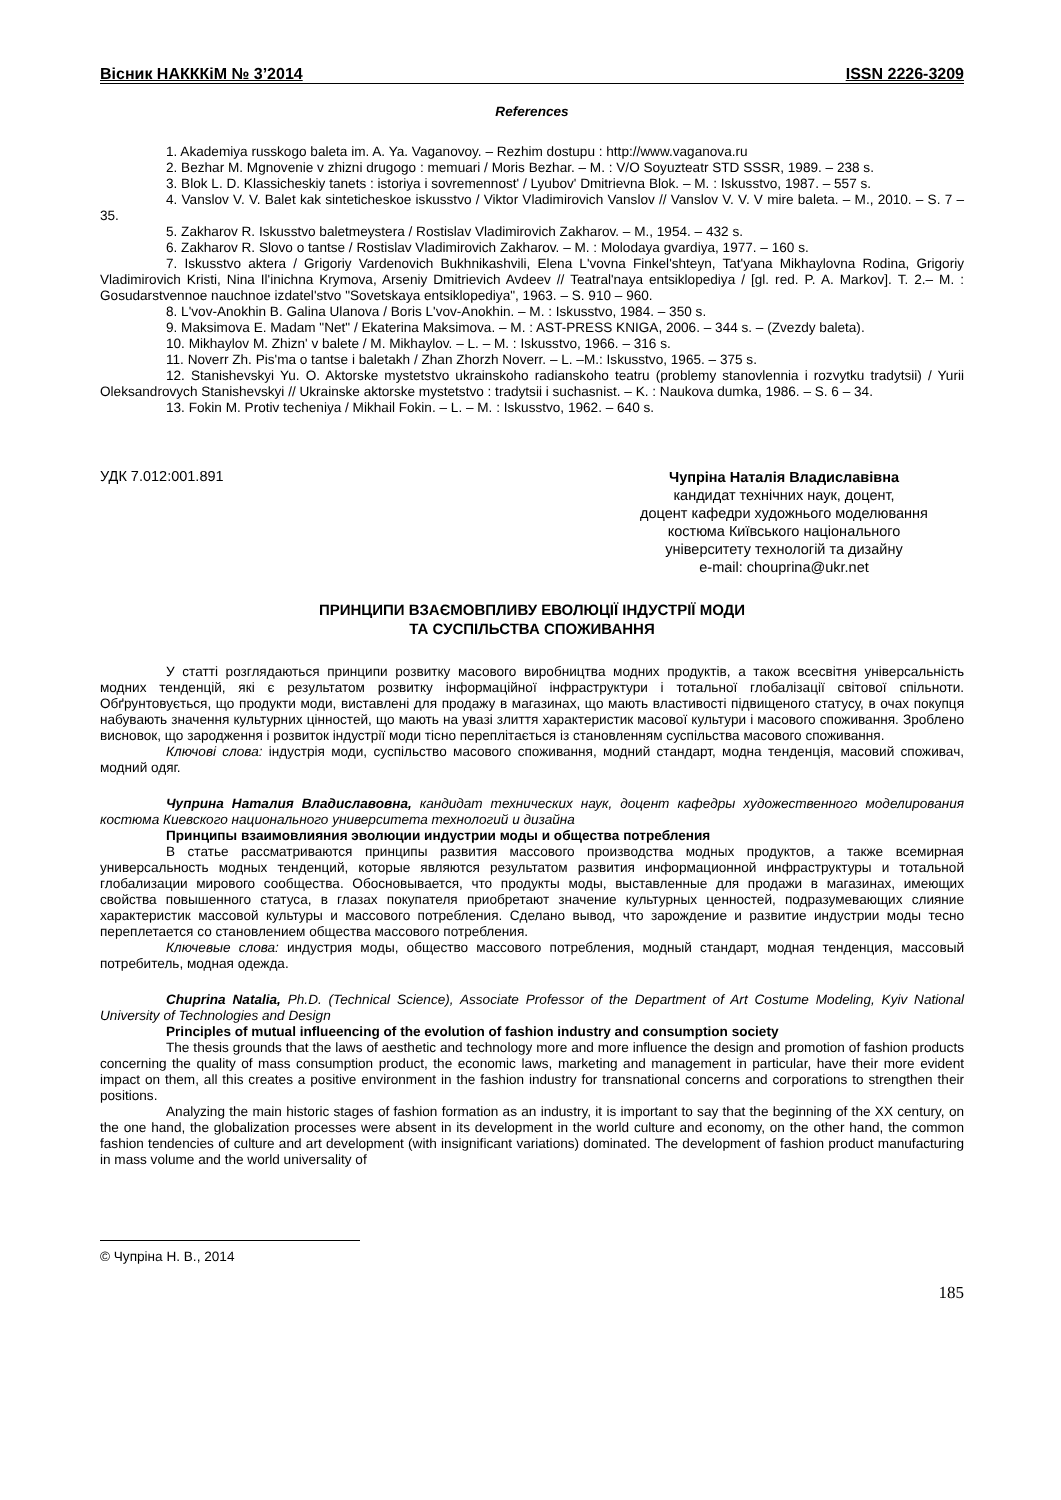Вісник НАКККіМ № 3’2014 ISSN 2226-3209
References
1. Akademiya russkogo baleta im. A. Ya. Vaganovoy. – Rezhim dostupu : http://www.vaganova.ru
2. Bezhar M. Mgnovenie v zhizni drugogo : memuari / Moris Bezhar. – M. : V/O Soyuzteatr STD SSSR, 1989. – 238 s.
3. Blok L. D. Klassicheskiy tanets : istoriya i sovremennost' / Lyubov' Dmitrievna Blok. – M. : Iskusstvo, 1987. – 557 s.
4. Vanslov V. V. Balet kak sinteticheskoe iskusstvo / Viktor Vladimirovich Vanslov // Vanslov V. V. V mire baleta. – M., 2010. – S. 7 – 35.
5. Zakharov R. Iskusstvo baletmeystera / Rostislav Vladimirovich Zakharov. – M., 1954. – 432 s.
6. Zakharov R. Slovo o tantse / Rostislav Vladimirovich Zakharov. – M. : Molodaya gvardiya, 1977. – 160 s.
7. Iskusstvo aktera / Grigoriy Vardenovich Bukhnikashvili, Elena L'vovna Finkel'shteyn, Tat'yana Mikhaylovna Rodina, Grigoriy Vladimirovich Kristi, Nina Il'inichna Krymova, Arseniy Dmitrievich Avdeev // Teatral'naya entsiklopediya / [gl. red. P. A. Markov]. T. 2.– M. : Gosudarstvennoe nauchnoe izdatel'stvo "Sovetskaya entsiklopediya", 1963. – S. 910 – 960.
8. L'vov-Anokhin B. Galina Ulanova / Boris L'vov-Anokhin. – M. : Iskusstvo, 1984. – 350 s.
9. Maksimova E. Madam "Net" / Ekaterina Maksimova. – M. : AST-PRESS KNIGA, 2006. – 344 s. – (Zvezdy baleta).
10. Mikhaylov M. Zhizn' v balete / M. Mikhaylov. – L. – M. : Iskusstvo, 1966. – 316 s.
11. Noverr Zh. Pis'ma o tantse i baletakh / Zhan Zhorzh Noverr. – L. –M.: Iskusstvo, 1965. – 375 s.
12. Stanishevskyi Yu. O. Aktorske mystetstvo ukrainskoho radianskoho teatru (problemy stanovlennia i rozvytku tradytsii) / Yurii Oleksandrovych Stanishevskyi // Ukrainske aktorske mystetstvo : tradytsii i suchasnist. – K. : Naukova dumka, 1986. – S. 6 – 34.
13. Fokin M. Protiv techeniya / Mikhail Fokin. – L. – M. : Iskusstvo, 1962. – 640 s.
УДК 7.012:001.891
Чупріна Наталія Владиславівна
кандидат технічних наук, доцент,
доцент кафедри художнього моделювання
костюма Київського національного
університету технологій та дизайну
e-mail: chouprina@ukr.net
ПРИНЦИПИ ВЗАЄМОВПЛИВУ ЕВОЛЮЦІЇ ІНДУСТРІЇ МОДИ
ТА СУСПІЛЬСТВА СПОЖИВАННЯ
У статті розглядаються принципи розвитку масового виробництва модних продуктів, а також всесвітня універсальність модних тенденцій, які є результатом розвитку інформаційної інфраструктури і тотальної глобалізації світової спільноти. Обґрунтовується, що продукти моди, виставлені для продажу в магазинах, що мають властивості підвищеного статусу, в очах покупця набувають значення культурних цінностей, що мають на увазі злиття характеристик масової культури і масового споживання. Зроблено висновок, що зародження і розвиток індустрії моди тісно переплітається із становленням суспільства масового споживання.
Ключові слова: індустрія моди, суспільство масового споживання, модний стандарт, модна тенденція, масовий споживач, модний одяг.
Чуприна Наталия Владиславовна, кандидат технических наук, доцент кафедры художественного моделирования костюма Киевского национального университета технологий и дизайна
Принципы взаимовлияния эволюции индустрии моды и общества потребления
В статье рассматриваются принципы развития массового производства модных продуктов, а также всемирная универсальность модных тенденций, которые являются результатом развития информационной инфраструктуры и тотальной глобализации мирового сообщества. Обосновывается, что продукты моды, выставленные для продажи в магазинах, имеющих свойства повышенного статуса, в глазах покупателя приобретают значение культурных ценностей, подразумевающих слияние характеристик массовой культуры и массового потребления. Сделано вывод, что зарождение и развитие индустрии моды тесно переплетается со становлением общества массового потребления.
Ключевые слова: индустрия моды, общество массового потребления, модный стандарт, модная тенденция, массовый потребитель, модная одежда.
Chuprina Natalia, Ph.D. (Technical Science), Associate Professor of the Department of Art Costume Modeling, Kyiv National University of Technologies and Design
Principles of mutual influeencing of the evolution of fashion industry and consumption society
The thesis grounds that the laws of aesthetic and technology more and more influence the design and promotion of fashion products concerning the quality of mass consumption product, the economic laws, marketing and management in particular, have their more evident impact on them, all this creates a positive environment in the fashion industry for transnational concerns and corporations to strengthen their positions.
Analyzing the main historic stages of fashion formation as an industry, it is important to say that the beginning of the XX century, on the one hand, the globalization processes were absent in its development in the world culture and economy, on the other hand, the common fashion tendencies of culture and art development (with insignificant variations) dominated. The development of fashion product manufacturing in mass volume and the world universality of
© Чупріна Н. В., 2014
185